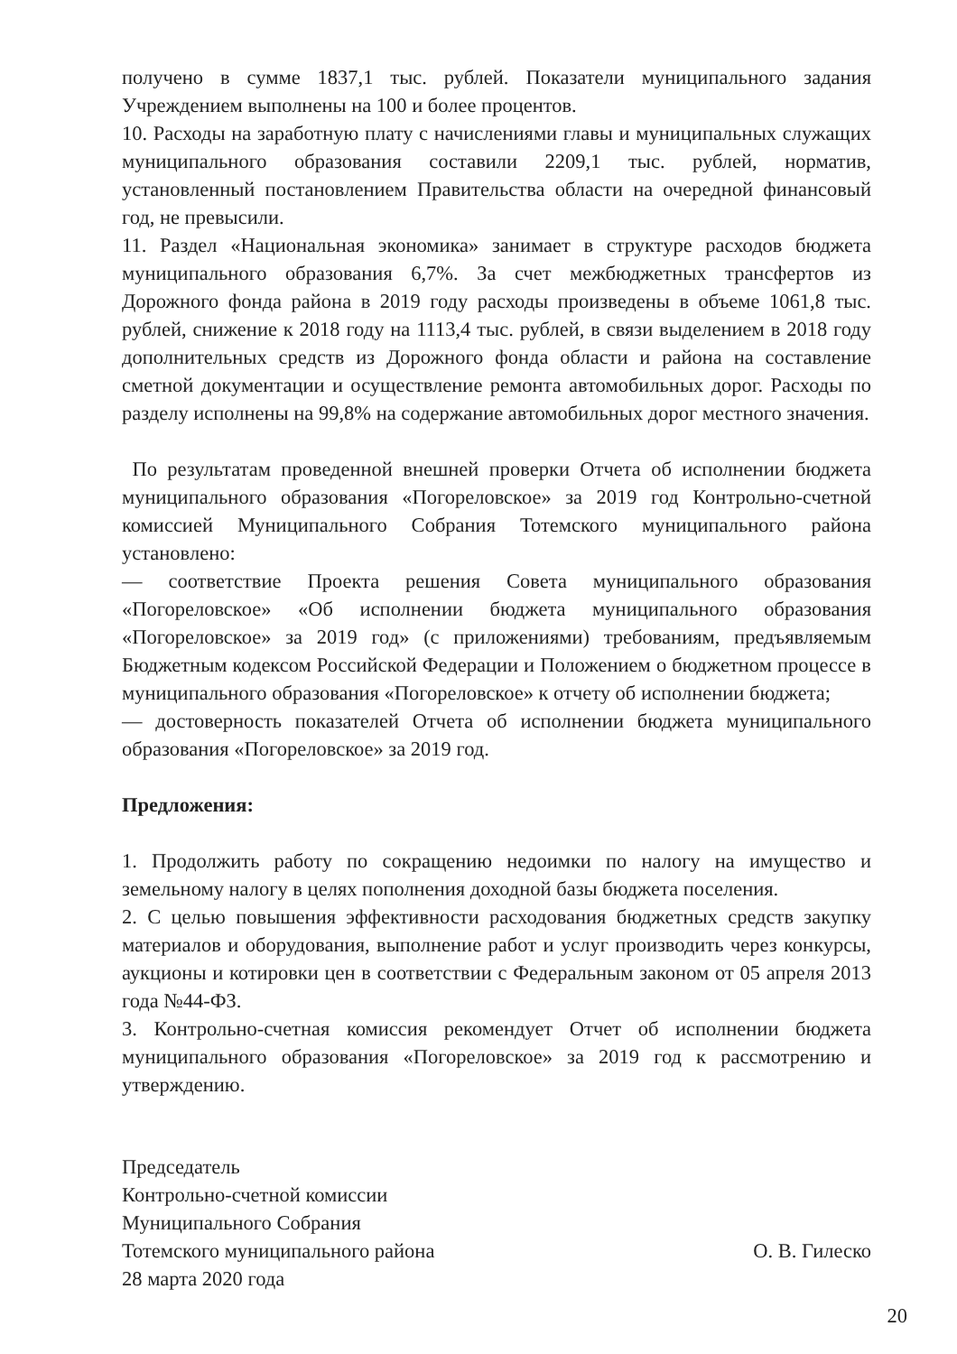получено в сумме 1837,1 тыс. рублей. Показатели муниципального задания Учреждением выполнены на 100 и более процентов.
10. Расходы на заработную плату с начислениями главы и муниципальных служащих муниципального образования составили 2209,1 тыс. рублей, норматив, установленный постановлением Правительства области на очередной финансовый год, не превысили.
11. Раздел «Национальная экономика» занимает в структуре расходов бюджета муниципального образования 6,7%. За счет межбюджетных трансфертов из Дорожного фонда района в 2019 году расходы произведены в объеме 1061,8 тыс. рублей, снижение к 2018 году на 1113,4 тыс. рублей, в связи выделением в 2018 году дополнительных средств из Дорожного фонда области и района на составление сметной документации и осуществление ремонта автомобильных дорог. Расходы по разделу исполнены на 99,8% на содержание автомобильных дорог местного значения.
По результатам проведенной внешней проверки Отчета об исполнении бюджета муниципального образования «Погореловское» за 2019 год Контрольно-счетной комиссией Муниципального Собрания Тотемского муниципального района установлено:
— соответствие Проекта решения Совета муниципального образования «Погореловское» «Об исполнении бюджета муниципального образования «Погореловское» за 2019 год» (с приложениями) требованиям, предъявляемым Бюджетным кодексом Российской Федерации и Положением о бюджетном процессе в муниципального образования «Погореловское» к отчету об исполнении бюджета;
— достоверность показателей Отчета об исполнении бюджета муниципального образования «Погореловское» за 2019 год.
Предложения:
1. Продолжить работу по сокращению недоимки по налогу на имущество и земельному налогу в целях пополнения доходной базы бюджета поселения.
2. С целью повышения эффективности расходования бюджетных средств закупку материалов и оборудования, выполнение работ и услуг производить через конкурсы, аукционы и котировки цен в соответствии с Федеральным законом от 05 апреля 2013 года №44-ФЗ.
3. Контрольно-счетная комиссия рекомендует Отчет об исполнении бюджета муниципального образования «Погореловское» за 2019 год к рассмотрению и утверждению.
Председатель
Контрольно-счетной комиссии
Муниципального Собрания
Тотемского муниципального района
28 марта 2020 года
О. В. Гилеско
20